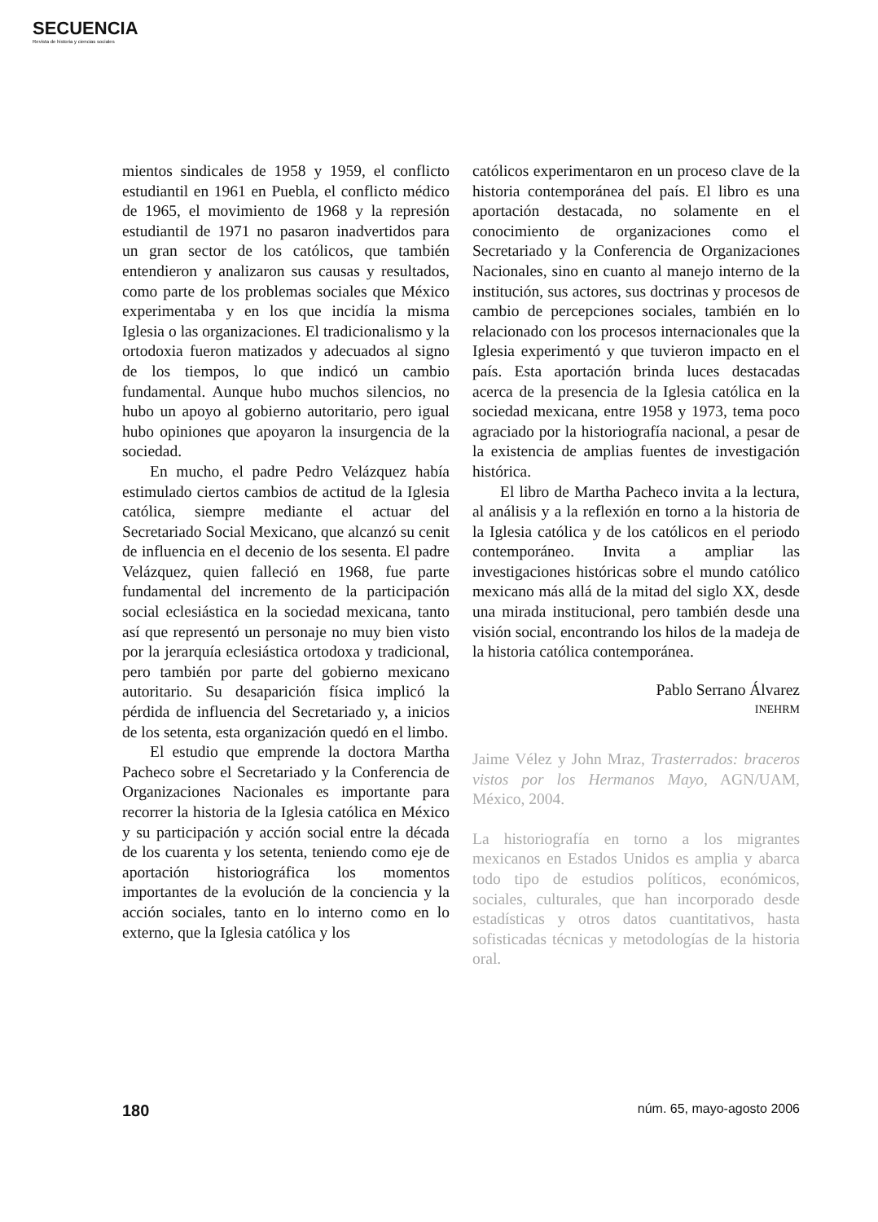SECUENCIA
Revista de historia y ciencias sociales
mientos sindicales de 1958 y 1959, el conflicto estudiantil en 1961 en Puebla, el conflicto médico de 1965, el movimiento de 1968 y la represión estudiantil de 1971 no pasaron inadvertidos para un gran sector de los católicos, que también entendieron y analizaron sus causas y resultados, como parte de los problemas sociales que México experimentaba y en los que incidía la misma Iglesia o las organizaciones. El tradicionalismo y la ortodoxia fueron matizados y adecuados al signo de los tiempos, lo que indicó un cambio fundamental. Aunque hubo muchos silencios, no hubo un apoyo al gobierno autoritario, pero igual hubo opiniones que apoyaron la insurgencia de la sociedad.
En mucho, el padre Pedro Velázquez había estimulado ciertos cambios de actitud de la Iglesia católica, siempre mediante el actuar del Secretariado Social Mexicano, que alcanzó su cenit de influencia en el decenio de los sesenta. El padre Velázquez, quien falleció en 1968, fue parte fundamental del incremento de la participación social eclesiástica en la sociedad mexicana, tanto así que representó un personaje no muy bien visto por la jerarquía eclesiástica ortodoxa y tradicional, pero también por parte del gobierno mexicano autoritario. Su desaparición física implicó la pérdida de influencia del Secretariado y, a inicios de los setenta, esta organización quedó en el limbo.
El estudio que emprende la doctora Martha Pacheco sobre el Secretariado y la Conferencia de Organizaciones Nacionales es importante para recorrer la historia de la Iglesia católica en México y su participación y acción social entre la década de los cuarenta y los setenta, teniendo como eje de aportación historiográfica los momentos importantes de la evolución de la conciencia y la acción sociales, tanto en lo interno como en lo externo, que la Iglesia católica y los
católicos experimentaron en un proceso clave de la historia contemporánea del país. El libro es una aportación destacada, no solamente en el conocimiento de organizaciones como el Secretariado y la Conferencia de Organizaciones Nacionales, sino en cuanto al manejo interno de la institución, sus actores, sus doctrinas y procesos de cambio de percepciones sociales, también en lo relacionado con los procesos internacionales que la Iglesia experimentó y que tuvieron impacto en el país. Esta aportación brinda luces destacadas acerca de la presencia de la Iglesia católica en la sociedad mexicana, entre 1958 y 1973, tema poco agraciado por la historiografía nacional, a pesar de la existencia de amplias fuentes de investigación histórica.
El libro de Martha Pacheco invita a la lectura, al análisis y a la reflexión en torno a la historia de la Iglesia católica y de los católicos en el periodo contemporáneo. Invita a ampliar las investigaciones históricas sobre el mundo católico mexicano más allá de la mitad del siglo XX, desde una mirada institucional, pero también desde una visión social, encontrando los hilos de la madeja de la historia católica contemporánea.
Pablo Serrano Álvarez
INEHRM
Jaime Vélez y John Mraz, Trasterrados: braceros vistos por los Hermanos Mayo, AGN/UAM, México, 2004.
La historiografía en torno a los migrantes mexicanos en Estados Unidos es amplia y abarca todo tipo de estudios políticos, económicos, sociales, culturales, que han incorporado desde estadísticas y otros datos cuantitativos, hasta sofisticadas técnicas y metodologías de la historia oral.
180 núm. 65, mayo-agosto 2006